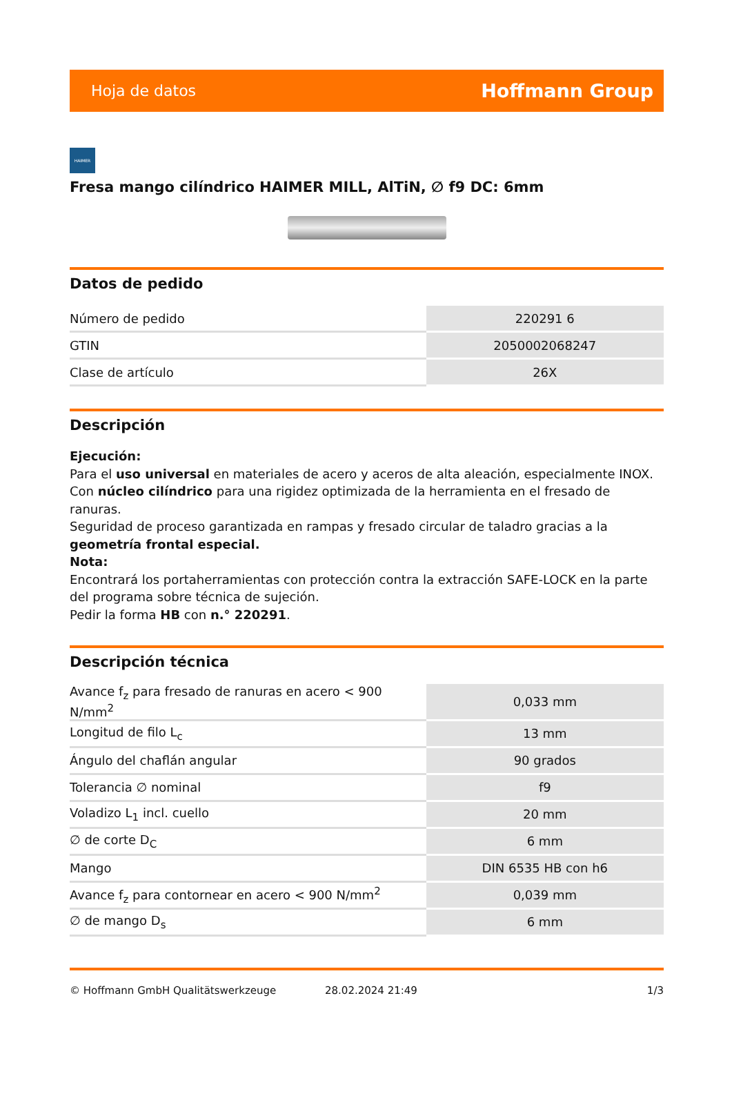Hoja de datos Hoffmann Group
HAIMER
Fresa mango cilíndrico HAIMER MILL, AlTiN, ∅ f9 DC: 6mm
Datos de pedido
| Número de pedido | 220291 6 |
| GTIN | 2050002068247 |
| Clase de artículo | 26X |
Descripción
Ejecución:
Para el uso universal en materiales de acero y aceros de alta aleación, especialmente INOX.
Con núcleo cilíndrico para una rigidez optimizada de la herramienta en el fresado de ranuras.
Seguridad de proceso garantizada en rampas y fresado circular de taladro gracias a la geometría frontal especial.
Nota:
Encontrará los portaherramientas con protección contra la extracción SAFE-LOCK en la parte del programa sobre técnica de sujeción.
Pedir la forma HB con n.° 220291.
Descripción técnica
| Avance f<sub>z</sub> para fresado de ranuras en acero < 900 N/mm<sup>2</sup> | 0,033 mm |
| Longitud de filo L<sub>c</sub> | 13 mm |
| Ángulo del chaflán angular | 90 grados |
| Tolerancia ∅ nominal | f9 |
| Voladizo L<sub>1</sub> incl. cuello | 20 mm |
| ∅ de corte D<sub>C</sub> | 6 mm |
| Mango | DIN 6535 HB con h6 |
| Avance f<sub>z</sub> para contornear en acero < 900 N/mm<sup>2</sup> | 0,039 mm |
| ∅ de mango D<sub>s</sub> | 6 mm |
© Hoffmann GmbH Qualitätswerkzeuge 28.02.2024 21:49 1/3